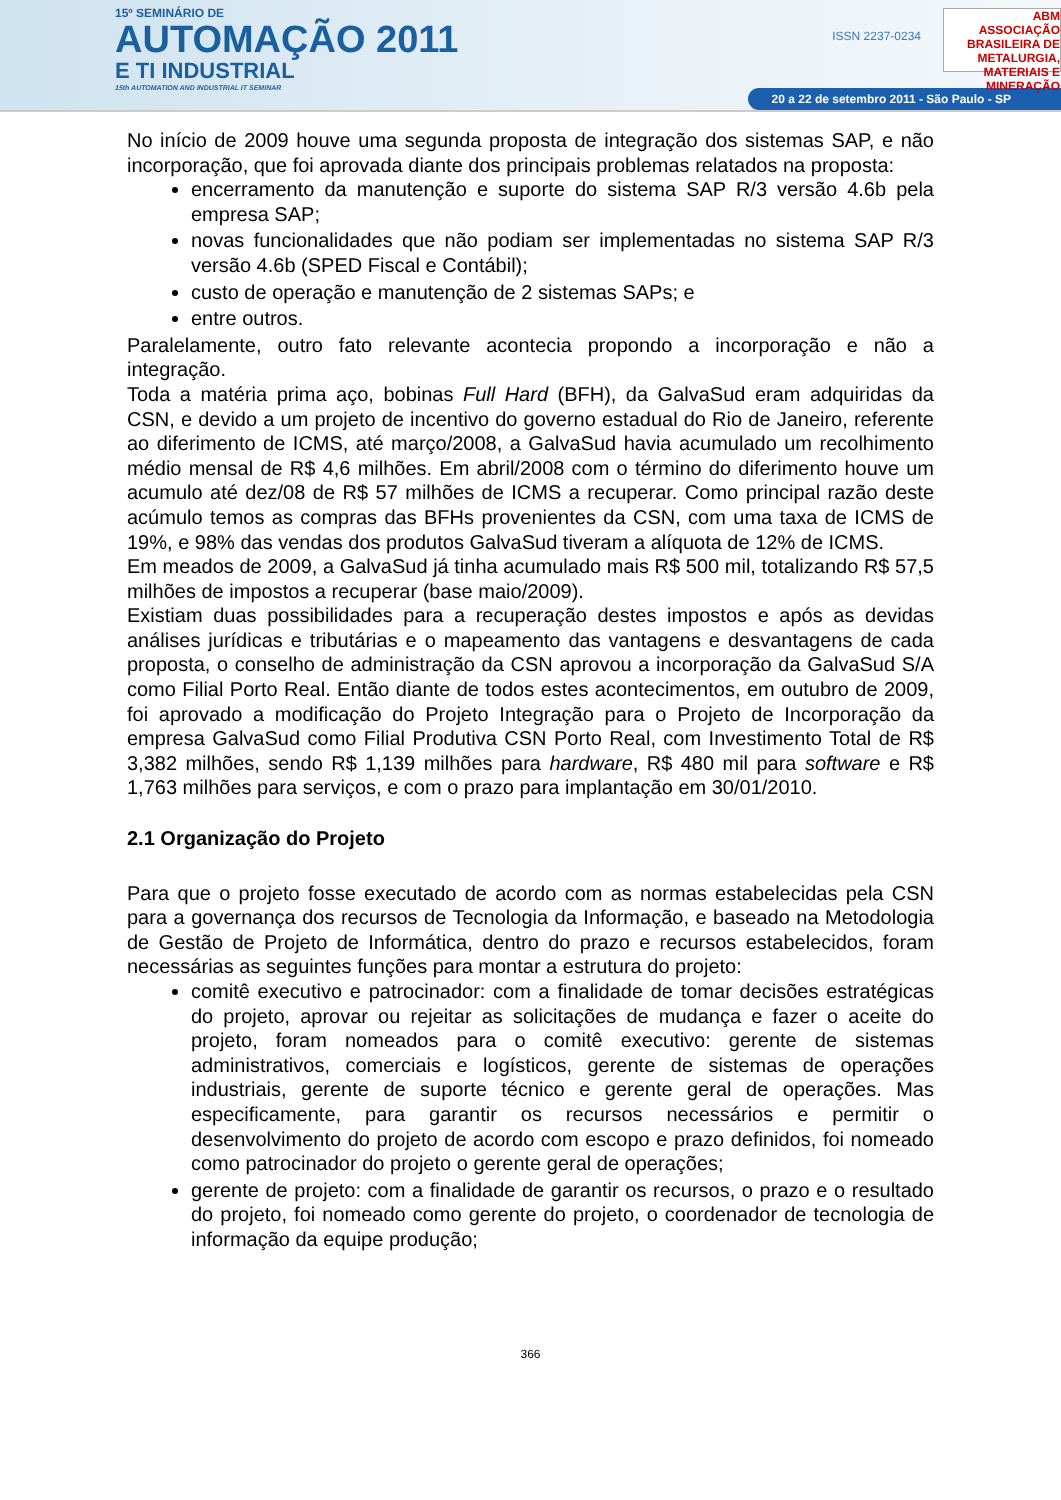15º SEMINÁRIO DE
AUTOMAÇÃO 2011
E TI INDUSTRIAL
15th AUTOMATION AND INDUSTRIAL IT SEMINAR
ABM
ASSOCIAÇÃO BRASILEIRA DE METALURGIA, MATERIAIS E MINERAÇÃO
ISSN 2237-0234
20 a 22 de setembro 2011 - São Paulo - SP
No início de 2009 houve uma segunda proposta de integração dos sistemas SAP, e não incorporação, que foi aprovada diante dos principais problemas relatados na proposta:
encerramento da manutenção e suporte do sistema SAP R/3 versão 4.6b pela empresa SAP;
novas funcionalidades que não podiam ser implementadas no sistema SAP R/3 versão 4.6b (SPED Fiscal e Contábil);
custo de operação e manutenção de 2 sistemas SAPs; e
entre outros.
Paralelamente, outro fato relevante acontecia propondo a incorporação e não a integração.
Toda a matéria prima aço, bobinas Full Hard (BFH), da GalvaSud eram adquiridas da CSN, e devido a um projeto de incentivo do governo estadual do Rio de Janeiro, referente ao diferimento de ICMS, até março/2008, a GalvaSud havia acumulado um recolhimento médio mensal de R$ 4,6 milhões. Em abril/2008 com o término do diferimento houve um acumulo até dez/08 de R$ 57 milhões de ICMS a recuperar. Como principal razão deste acúmulo temos as compras das BFHs provenientes da CSN, com uma taxa de ICMS de 19%, e 98% das vendas dos produtos GalvaSud tiveram a alíquota de 12% de ICMS.
Em meados de 2009, a GalvaSud já tinha acumulado mais R$ 500 mil, totalizando R$ 57,5 milhões de impostos a recuperar (base maio/2009).
Existiam duas possibilidades para a recuperação destes impostos e após as devidas análises jurídicas e tributárias e o mapeamento das vantagens e desvantagens de cada proposta, o conselho de administração da CSN aprovou a incorporação da GalvaSud S/A como Filial Porto Real. Então diante de todos estes acontecimentos, em outubro de 2009, foi aprovado a modificação do Projeto Integração para o Projeto de Incorporação da empresa GalvaSud como Filial Produtiva CSN Porto Real, com Investimento Total de R$ 3,382 milhões, sendo R$ 1,139 milhões para hardware, R$ 480 mil para software e R$ 1,763 milhões para serviços, e com o prazo para implantação em 30/01/2010.
2.1 Organização do Projeto
Para que o projeto fosse executado de acordo com as normas estabelecidas pela CSN para a governança dos recursos de Tecnologia da Informação, e baseado na Metodologia de Gestão de Projeto de Informática, dentro do prazo e recursos estabelecidos, foram necessárias as seguintes funções para montar a estrutura do projeto:
comitê executivo e patrocinador: com a finalidade de tomar decisões estratégicas do projeto, aprovar ou rejeitar as solicitações de mudança e fazer o aceite do projeto, foram nomeados para o comitê executivo: gerente de sistemas administrativos, comerciais e logísticos, gerente de sistemas de operações industriais, gerente de suporte técnico e gerente geral de operações. Mas especificamente, para garantir os recursos necessários e permitir o desenvolvimento do projeto de acordo com escopo e prazo definidos, foi nomeado como patrocinador do projeto o gerente geral de operações;
gerente de projeto: com a finalidade de garantir os recursos, o prazo e o resultado do projeto, foi nomeado como gerente do projeto, o coordenador de tecnologia de informação da equipe produção;
366